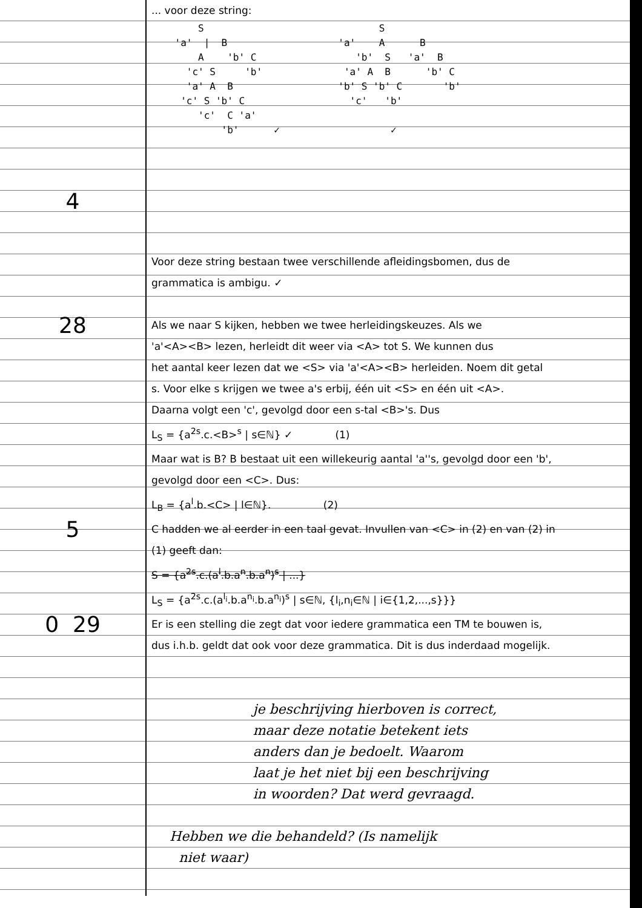... voor deze string:
4
        S                              S
    'a'  |  B                   'a'    A      B
        A    'b' C                 'b'  S   'a'  B
      'c' S     'b'              'a' A  B      'b' C
      'a' A  B                  'b' S 'b' C       'b'
     'c' S 'b' C                  'c'   'b'
        'c'  C 'a'
            'b'      ✓                   ✓
Voor deze string bestaan twee verschillende afleidingsbomen, dus de
grammatica is ambigu. ✓
28
Als we naar S kijken, hebben we twee herleidingskeuzes. Als we
'a'<A><B> lezen, herleidt dit weer via <A> tot S. We kunnen dus
het aantal keer lezen dat we <S> via 'a'<A><B> herleiden. Noem dit getal
s. Voor elke s krijgen we twee a's erbij, één uit <S> en één uit <A>.
Daarna volgt een 'c', gevolgd door een s-tal <B>'s. Dus
L<sub>S</sub> = {a<sup>2s</sup>.c.<B><sup>s</sup> | s∈ℕ} ✓ (1)
Maar wat is B? B bestaat uit een willekeurig aantal 'a''s, gevolgd door een 'b',
gevolgd door een <C>. Dus:
L<sub>B</sub> = {a<sup>l</sup>.b.<C> | l∈ℕ}. (2)
5
C hadden we al eerder in een taal gevat. Invullen van <C> in (2) en van (2) in
(1) geeft dan:
S = {a<sup>2s</sup>.c.(a<sup>l</sup>.b.a<sup>n</sup>.b.a<sup>n</sup>)<sup>s</sup> | ...}
L<sub>S</sub> = {a<sup>2s</sup>.c.(a<sup>l<sub>i</sub></sup>.b.a<sup>n<sub>i</sub></sup>.b.a<sup>n<sub>i</sub></sup>)<sup>s</sup> | s∈ℕ, {l<sub>i</sub>,n<sub>i</sub>∈ℕ | i∈{1,2,...,s}}}
0 29
Er is een stelling die zegt dat voor iedere grammatica een TM te bouwen is,
dus i.h.b. geldt dat ook voor deze grammatica. Dit is dus inderdaad mogelijk.
je beschrijving hierboven is correct,
maar deze notatie betekent iets
anders dan je bedoelt. Waarom
laat je het niet bij een beschrijving
in woorden? Dat werd gevraagd.
Hebben we die behandeld? (Is namelijk
niet waar)